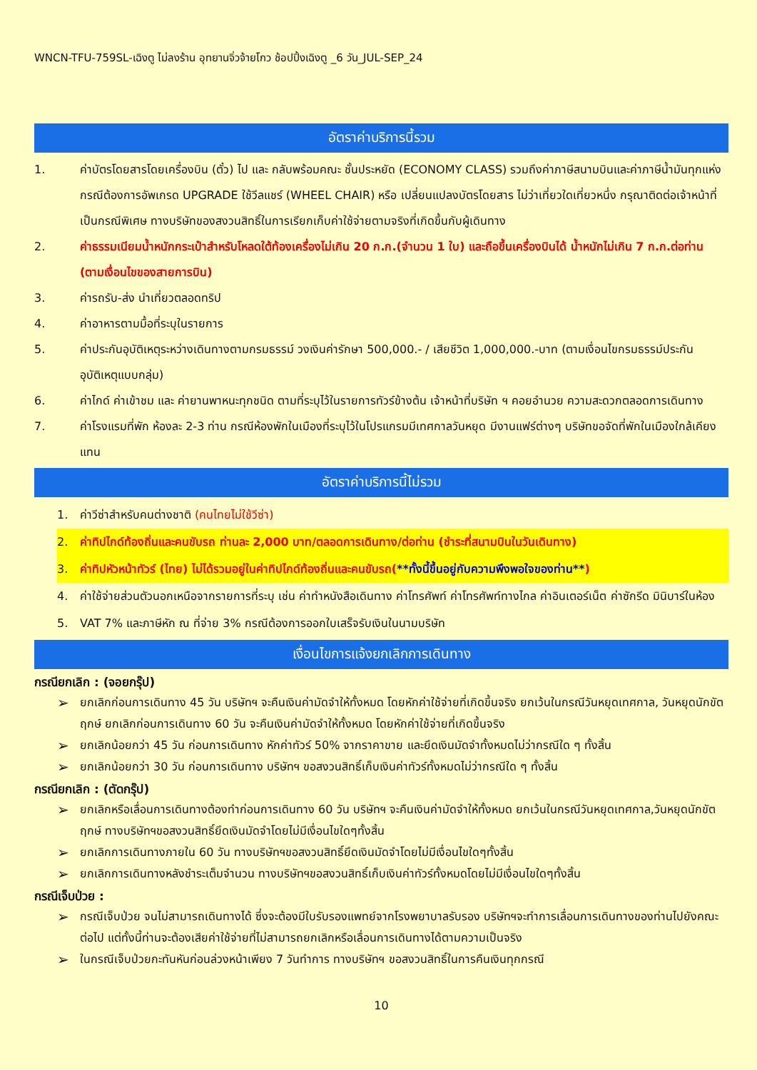WNCN-TFU-759SL-เฉิงตู ไม่ลงร้าน อุทยานจิ่วจ้ายโกว ช้อปปิ้งเฉิงตู _6 วัน_JUL-SEP_24
อัตราค่าบริการนี้รวม
1. ค่าบัตรโดยสารโดยเครื่องบิน (ตั๋ว) ไป และ กลับพร้อมคณะ ชั้นประหยัด (ECONOMY CLASS) รวมถึงค่าภาษีสนามบินและค่าภาษีน้ำมันทุกแห่ง กรณีต้องการอัพเกรด UPGRADE ใช้วีลแชร์ (WHEEL CHAIR) หรือ เปลี่ยนแปลงบัตรโดยสาร ไม่ว่าเที่ยวใดเที่ยวหนึ่ง กรุณาติดต่อเจ้าหน้าที่เป็นกรณีพิเศษ ทางบริษัทของสงวนสิทธิ์ในการเรียกเก็บค่าใช้จ่ายตามจริงที่เกิดขึ้นกับผู้เดินทาง
2. ค่าธรรมเนียมน้ำหนักกระเป๋าสำหรับโหลดใต้ท้องเครื่องไม่เกิน 20 ก.ก.(จำนวน 1 ใบ) และถือขึ้นเครื่องบินได้ น้ำหนักไม่เกิน 7 ก.ก.ต่อท่าน (ตามเงื่อนไขของสายการบิน)
3. ค่ารถรับ-ส่ง นำเที่ยวตลอดทริป
4. ค่าอาหารตามมื้อที่ระบุในรายการ
5. ค่าประกันอุบัติเหตุระหว่างเดินทางตามกรมธรรม์ วงเงินค่ารักษา 500,000.- / เสียชีวิต 1,000,000.-บาท (ตามเงื่อนไขกรมธรรม์ประกันอุบัติเหตุแบบกลุ่ม)
6. ค่าไกด์ ค่าเข้าชม และ ค่ายานพาหนะทุกชนิด ตามที่ระบุไว้ในรายการทัวร์ข้างต้น เจ้าหน้าที่บริษัท ฯ คอยอำนวย ความสะดวกตลอดการเดินทาง
7. ค่าโรงแรมที่พัก ห้องละ 2-3 ท่าน กรณีห้องพักในเมืองที่ระบุไว้ในโปรแกรมมีเทศกาลวันหยุด มีงานแฟร์ต่างๆ บริษัทขอจัดที่พักในเมืองใกล้เคียงแทน
อัตราค่าบริการนี้ไม่รวม
1. ค่าวีซ่าสำหรับคนต่างชาติ (คนไทยไม่ใช้วีซ่า)
2. ค่าทิปไกด์ท้องถิ่นและคนขับรถ ท่านละ 2,000 บาท/ตลอดการเดินทาง/ต่อท่าน (ชำระที่สนามบินในวันเดินทาง)
3. ค่าทิปหัวหน้าทัวร์ (ไทย) ไม่ได้รวมอยู่ในค่าทิปไกด์ท้องถิ่นและคนขับรถ(**ทั้งนี้ขึ้นอยู่กับความพึงพอใจของท่าน**)
4. ค่าใช้จ่ายส่วนตัวนอกเหนือจากรายการที่ระบุ เช่น ค่าทำหนังสือเดินทาง ค่าโทรศัพท์ ค่าโทรศัพท์ทางไกล ค่าอินเตอร์เน็ต ค่าซักรีด มินิบาร์ในห้อง
5. VAT 7% และภาษีหัก ณ ที่จ่าย 3% กรณีต้องการออกใบเสร็จรับเงินในนามบริษัท
เงื่อนไขการแจ้งยกเลิกการเดินทาง
กรณียกเลิก : (จอยกรุ๊ป)
➢ ยกเลิกก่อนการเดินทาง 45 วัน บริษัทฯ จะคืนเงินค่ามัดจำให้ทั้งหมด โดยหักค่าใช้จ่ายที่เกิดขึ้นจริง ยกเว้นในกรณีวันหยุดเทศกาล, วันหยุดนักขัตฤกษ์ ยกเลิกก่อนการเดินทาง 60 วัน จะคืนเงินค่ามัดจำให้ทั้งหมด โดยหักค่าใช้จ่ายที่เกิดขึ้นจริง
➢ ยกเลิกน้อยกว่า 45 วัน ก่อนการเดินทาง หักค่าทัวร์ 50% จากราคาขาย และยึดเงินมัดจำทั้งหมดไม่ว่ากรณีใด ๆ ทั้งสิ้น
➢ ยกเลิกน้อยกว่า 30 วัน ก่อนการเดินทาง บริษัทฯ ขอสงวนสิทธิ์เก็บเงินค่าทัวร์ทั้งหมดไม่ว่ากรณีใด ๆ ทั้งสิ้น
กรณียกเลิก : (ตัดกรุ๊ป)
➢ ยกเลิกหรือเลื่อนการเดินทางต้องทำก่อนการเดินทาง 60 วัน บริษัทฯ จะคืนเงินค่ามัดจำให้ทั้งหมด ยกเว้นในกรณีวันหยุดเทศกาล,วันหยุดนักขัตฤกษ์ ทางบริษัทฯขอสงวนสิทธิ์ยึดเงินมัดจำโดยไม่มีเงื่อนไขใดๆทั้งสิ้น
➢ ยกเลิกการเดินทางภายใน 60 วัน ทางบริษัทฯขอสงวนสิทธิ์ยึดเงินมัดจำโดยไม่มีเงื่อนไขใดๆทั้งสิ้น
➢ ยกเลิกการเดินทางหลังชำระเต็มจำนวน ทางบริษัทฯขอสงวนสิทธิ์เก็บเงินค่าทัวร์ทั้งหมดโดยไม่มีเงื่อนไขใดๆทั้งสิ้น
กรณีเจ็บป่วย :
➢ กรณีเจ็บป่วย จนไม่สามารถเดินทางได้ ซึ่งจะต้องมีใบรับรองแพทย์จากโรงพยาบาลรับรอง บริษัทฯจะทำการเลื่อนการเดินทางของท่านไปยังคณะต่อไป แต่ทั้งนี้ท่านจะต้องเสียค่าใช้จ่ายที่ไม่สามารถยกเลิกหรือเลื่อนการเดินทางได้ตามความเป็นจริง
➢ ในกรณีเจ็บป่วยกะทันหันก่อนล่วงหน้าเพียง 7 วันทำการ ทางบริษัทฯ ขอสงวนสิทธิ์ในการคืนเงินทุกกรณี
10